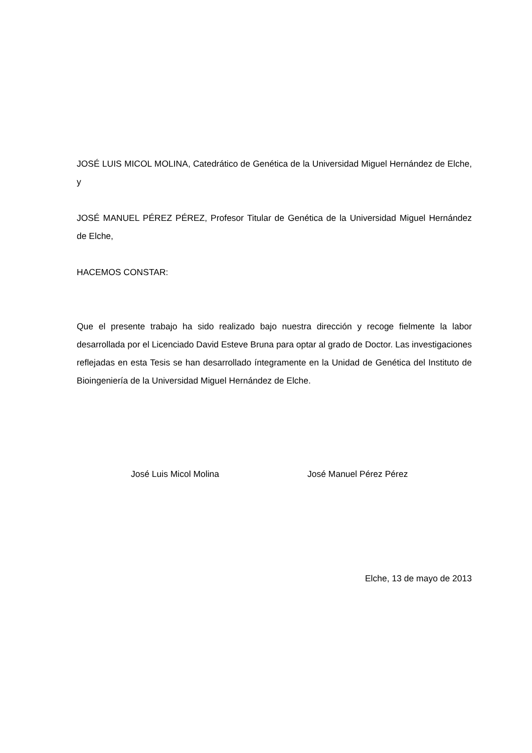JOSÉ LUIS MICOL MOLINA, Catedrático de Genética de la Universidad Miguel Hernández de Elche, y
JOSÉ MANUEL PÉREZ PÉREZ, Profesor Titular de Genética de la Universidad Miguel Hernández de Elche,
HACEMOS CONSTAR:
Que el presente trabajo ha sido realizado bajo nuestra dirección y recoge fielmente la labor desarrollada por el Licenciado David Esteve Bruna para optar al grado de Doctor. Las investigaciones reflejadas en esta Tesis se han desarrollado íntegramente en la Unidad de Genética del Instituto de Bioingeniería de la Universidad Miguel Hernández de Elche.
José Luis Micol Molina José Manuel Pérez Pérez
Elche, 13 de mayo de 2013